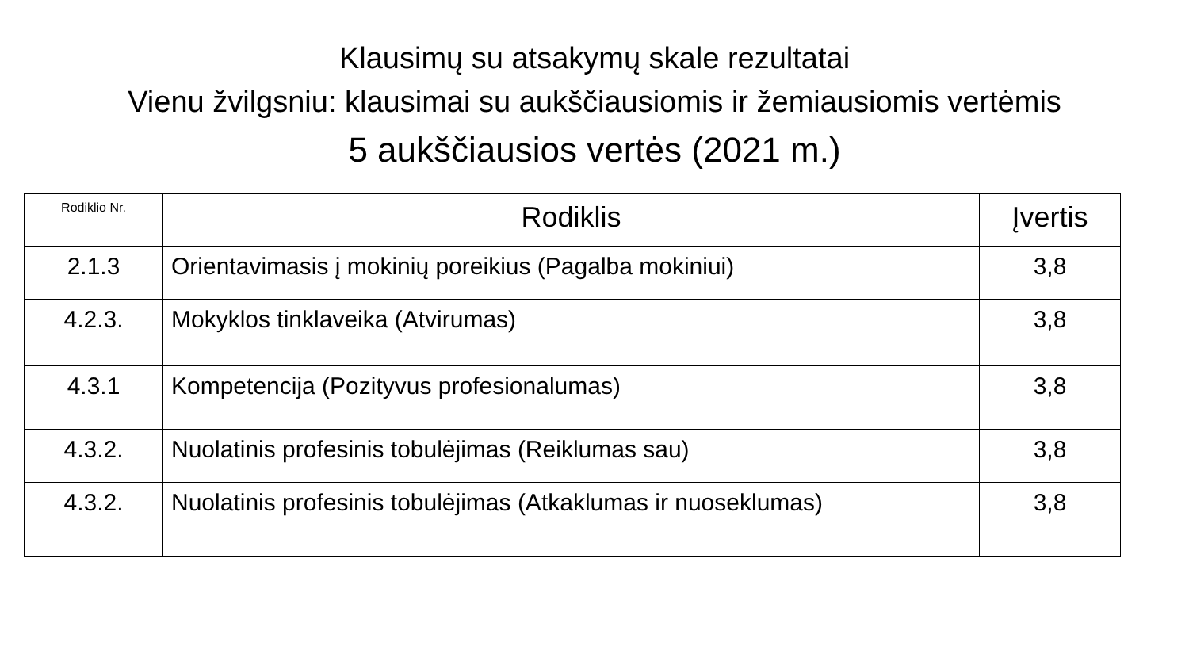Klausimų su atsakymų skale rezultatai
Vienu žvilgsniu: klausimai su aukščiausiomis ir žemiausiomis vertėmis
5 aukščiausios vertės (2021 m.)
| Rodiklio Nr. | Rodiklis | Įvertis |
| --- | --- | --- |
| 2.1.3 | Orientavimasis į mokinių poreikius (Pagalba mokiniui) | 3,8 |
| 4.2.3. | Mokyklos tinklaveika (Atvirumas) | 3,8 |
| 4.3.1 | Kompetencija (Pozityvus profesionalumas) | 3,8 |
| 4.3.2. | Nuolatinis profesinis tobulėjimas (Reiklumas sau) | 3,8 |
| 4.3.2. | Nuolatinis profesinis tobulėjimas (Atkaklumas ir nuoseklumas) | 3,8 |